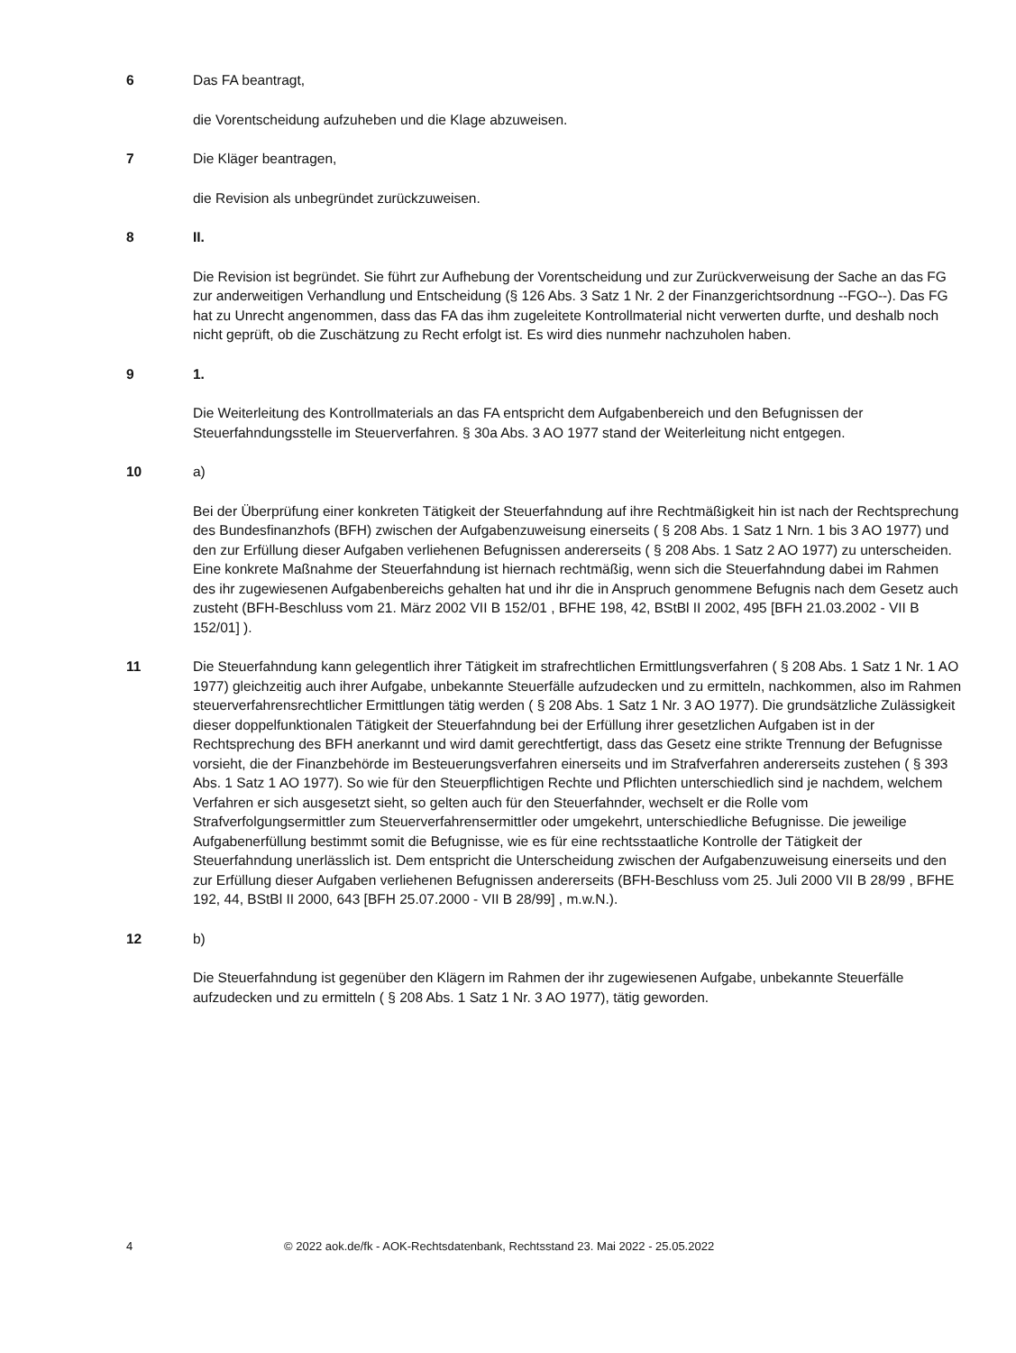6 Das FA beantragt,
die Vorentscheidung aufzuheben und die Klage abzuweisen.
7 Die Kläger beantragen,
die Revision als unbegründet zurückzuweisen.
8 II.
Die Revision ist begründet. Sie führt zur Aufhebung der Vorentscheidung und zur Zurückverweisung der Sache an das FG zur anderweitigen Verhandlung und Entscheidung (§ 126 Abs. 3 Satz 1 Nr. 2 der Finanzgerichtsordnung --FGO--). Das FG hat zu Unrecht angenommen, dass das FA das ihm zugeleitete Kontrollmaterial nicht verwerten durfte, und deshalb noch nicht geprüft, ob die Zuschätzung zu Recht erfolgt ist. Es wird dies nunmehr nachzuholen haben.
9 1.
Die Weiterleitung des Kontrollmaterials an das FA entspricht dem Aufgabenbereich und den Befugnissen der Steuerfahndungsstelle im Steuerverfahren. § 30a Abs. 3 AO 1977 stand der Weiterleitung nicht entgegen.
10 a)
Bei der Überprüfung einer konkreten Tätigkeit der Steuerfahndung auf ihre Rechtmäßigkeit hin ist nach der Rechtsprechung des Bundesfinanzhofs (BFH) zwischen der Aufgabenzuweisung einerseits ( § 208 Abs. 1 Satz 1 Nrn. 1 bis 3 AO 1977) und den zur Erfüllung dieser Aufgaben verliehenen Befugnissen andererseits ( § 208 Abs. 1 Satz 2 AO 1977) zu unterscheiden. Eine konkrete Maßnahme der Steuerfahndung ist hiernach rechtmäßig, wenn sich die Steuerfahndung dabei im Rahmen des ihr zugewiesenen Aufgabenbereichs gehalten hat und ihr die in Anspruch genommene Befugnis nach dem Gesetz auch zusteht (BFH-Beschluss vom 21. März 2002 VII B 152/01 , BFHE 198, 42, BStBl II 2002, 495 [BFH 21.03.2002 - VII B 152/01] ).
11 Die Steuerfahndung kann gelegentlich ihrer Tätigkeit im strafrechtlichen Ermittlungsverfahren ( § 208 Abs. 1 Satz 1 Nr. 1 AO 1977) gleichzeitig auch ihrer Aufgabe, unbekannte Steuerfälle aufzudecken und zu ermitteln, nachkommen, also im Rahmen steuerverfahrensrechtlicher Ermittlungen tätig werden ( § 208 Abs. 1 Satz 1 Nr. 3 AO 1977). Die grundsätzliche Zulässigkeit dieser doppelfunktionalen Tätigkeit der Steuerfahndung bei der Erfüllung ihrer gesetzlichen Aufgaben ist in der Rechtsprechung des BFH anerkannt und wird damit gerechtfertigt, dass das Gesetz eine strikte Trennung der Befugnisse vorsieht, die der Finanzbehörde im Besteuerungsverfahren einerseits und im Strafverfahren andererseits zustehen ( § 393 Abs. 1 Satz 1 AO 1977). So wie für den Steuerpflichtigen Rechte und Pflichten unterschiedlich sind je nachdem, welchem Verfahren er sich ausgesetzt sieht, so gelten auch für den Steuerfahnder, wechselt er die Rolle vom Strafverfolgungsermittler zum Steuerverfahrensermittler oder umgekehrt, unterschiedliche Befugnisse. Die jeweilige Aufgabenerfüllung bestimmt somit die Befugnisse, wie es für eine rechtsstaatliche Kontrolle der Tätigkeit der Steuerfahndung unerlässlich ist. Dem entspricht die Unterscheidung zwischen der Aufgabenzuweisung einerseits und den zur Erfüllung dieser Aufgaben verliehenen Befugnissen andererseits (BFH-Beschluss vom 25. Juli 2000 VII B 28/99 , BFHE 192, 44, BStBl II 2000, 643 [BFH 25.07.2000 - VII B 28/99] , m.w.N.).
12 b)
Die Steuerfahndung ist gegenüber den Klägern im Rahmen der ihr zugewiesenen Aufgabe, unbekannte Steuerfälle aufzudecken und zu ermitteln ( § 208 Abs. 1 Satz 1 Nr. 3 AO 1977), tätig geworden.
4 © 2022 aok.de/fk - AOK-Rechtsdatenbank, Rechtsstand 23. Mai 2022 - 25.05.2022